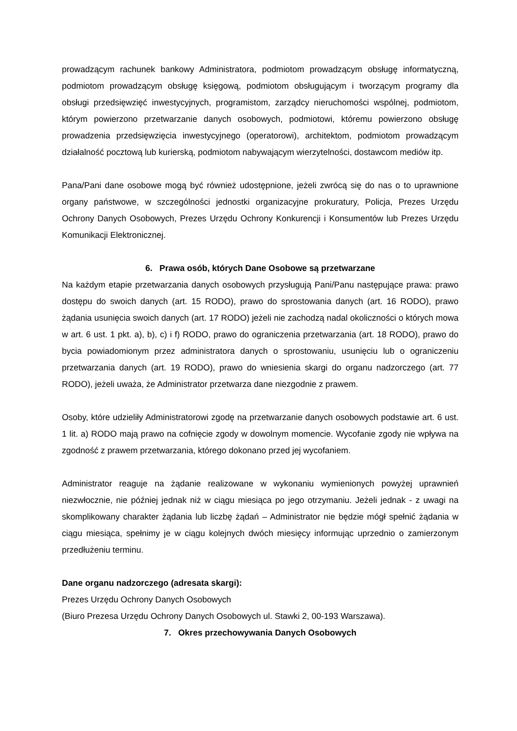prowadzącym rachunek bankowy Administratora, podmiotom prowadzącym obsługę informatyczną, podmiotom prowadzącym obsługę księgową, podmiotom obsługującym i tworzącym programy dla obsługi przedsięwzięć inwestycyjnych, programistom, zarządcy nieruchomości wspólnej, podmiotom, którym powierzono przetwarzanie danych osobowych, podmiotowi, któremu powierzono obsługę prowadzenia przedsięwzięcia inwestycyjnego (operatorowi), architektom, podmiotom prowadzącym działalność pocztową lub kurierską, podmiotom nabywającym wierzytelności, dostawcom mediów itp.
Pana/Pani dane osobowe mogą być również udostępnione, jeżeli zwrócą się do nas o to uprawnione organy państwowe, w szczególności jednostki organizacyjne prokuratury, Policja, Prezes Urzędu Ochrony Danych Osobowych, Prezes Urzędu Ochrony Konkurencji i Konsumentów lub Prezes Urzędu Komunikacji Elektronicznej.
6. Prawa osób, których Dane Osobowe są przetwarzane
Na każdym etapie przetwarzania danych osobowych przysługują Pani/Panu następujące prawa: prawo dostępu do swoich danych (art. 15 RODO), prawo do sprostowania danych (art. 16 RODO), prawo żądania usunięcia swoich danych (art. 17 RODO) jeżeli nie zachodzą nadal okoliczności o których mowa w art. 6 ust. 1 pkt. a), b), c) i f) RODO, prawo do ograniczenia przetwarzania (art. 18 RODO), prawo do bycia powiadomionym przez administratora danych o sprostowaniu, usunięciu lub o ograniczeniu przetwarzania danych (art. 19 RODO), prawo do wniesienia skargi do organu nadzorczego (art. 77 RODO), jeżeli uważa, że Administrator przetwarza dane niezgodnie z prawem.
Osoby, które udzieliły Administratorowi zgodę na przetwarzanie danych osobowych podstawie art. 6 ust. 1 lit. a) RODO mają prawo na cofnięcie zgody w dowolnym momencie. Wycofanie zgody nie wpływa na zgodność z prawem przetwarzania, którego dokonano przed jej wycofaniem.
Administrator reaguje na żądanie realizowane w wykonaniu wymienionych powyżej uprawnień niezwłocznie, nie później jednak niż w ciągu miesiąca po jego otrzymaniu. Jeżeli jednak - z uwagi na skomplikowany charakter żądania lub liczbę żądań – Administrator nie będzie mógł spełnić żądania w ciągu miesiąca, spełnimy je w ciągu kolejnych dwóch miesięcy informując uprzednio o zamierzonym przedłużeniu terminu.
Dane organu nadzorczego (adresata skargi):
Prezes Urzędu Ochrony Danych Osobowych
(Biuro Prezesa Urzędu Ochrony Danych Osobowych ul. Stawki 2, 00-193 Warszawa).
7. Okres przechowywania Danych Osobowych